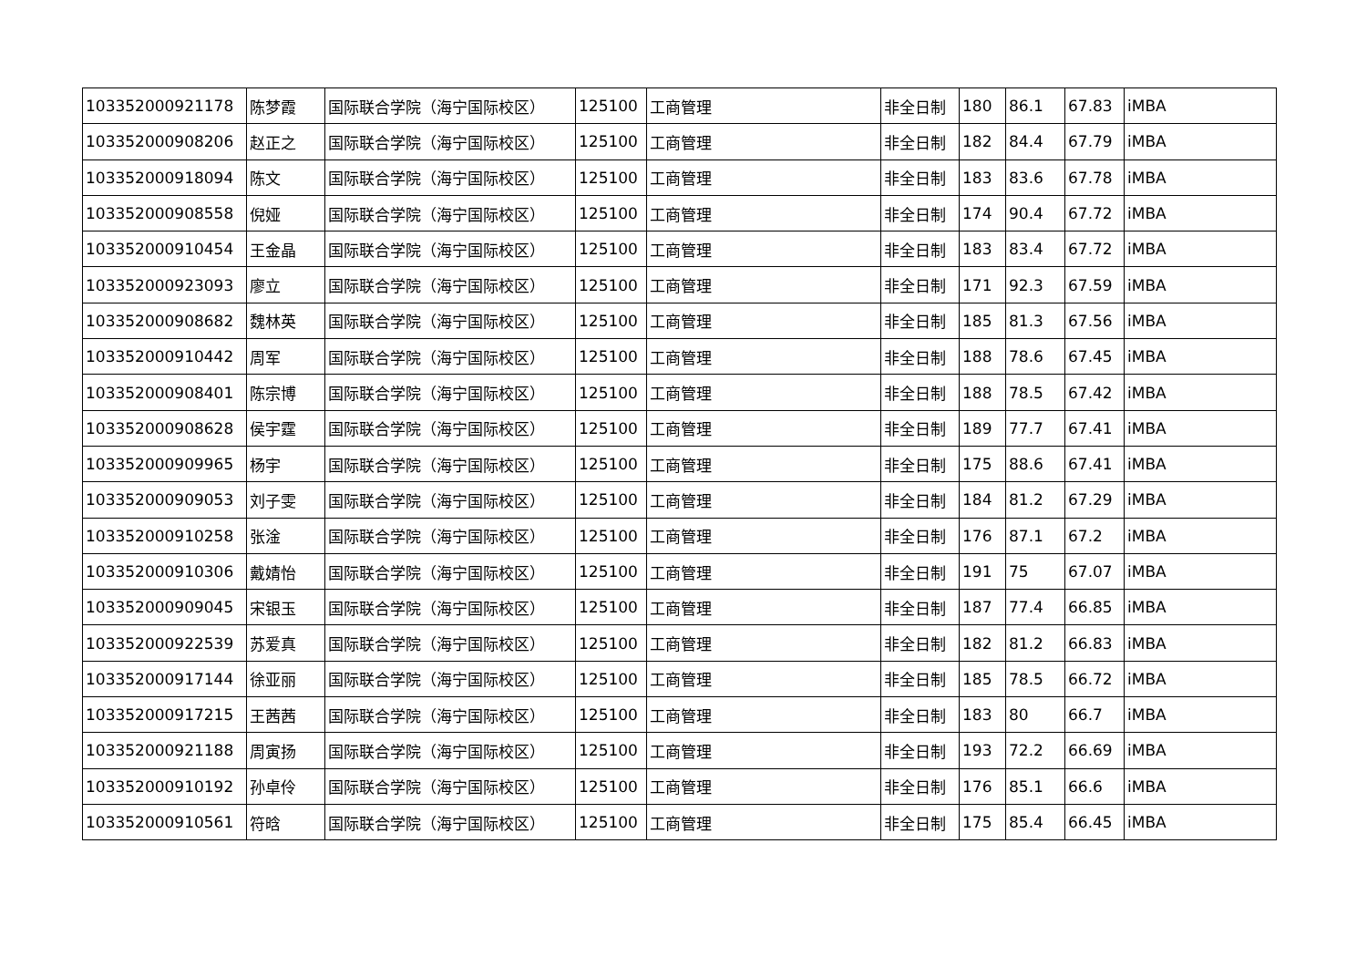| 103352000921178 | 陈梦霞 | 国际联合学院（海宁国际校区） | 125100 | 工商管理 | 非全日制 | 180 | 86.1 | 67.83 | iMBA |
| 103352000908206 | 赵正之 | 国际联合学院（海宁国际校区） | 125100 | 工商管理 | 非全日制 | 182 | 84.4 | 67.79 | iMBA |
| 103352000918094 | 陈文 | 国际联合学院（海宁国际校区） | 125100 | 工商管理 | 非全日制 | 183 | 83.6 | 67.78 | iMBA |
| 103352000908558 | 倪娅 | 国际联合学院（海宁国际校区） | 125100 | 工商管理 | 非全日制 | 174 | 90.4 | 67.72 | iMBA |
| 103352000910454 | 王金晶 | 国际联合学院（海宁国际校区） | 125100 | 工商管理 | 非全日制 | 183 | 83.4 | 67.72 | iMBA |
| 103352000923093 | 廖立 | 国际联合学院（海宁国际校区） | 125100 | 工商管理 | 非全日制 | 171 | 92.3 | 67.59 | iMBA |
| 103352000908682 | 魏林英 | 国际联合学院（海宁国际校区） | 125100 | 工商管理 | 非全日制 | 185 | 81.3 | 67.56 | iMBA |
| 103352000910442 | 周军 | 国际联合学院（海宁国际校区） | 125100 | 工商管理 | 非全日制 | 188 | 78.6 | 67.45 | iMBA |
| 103352000908401 | 陈宗博 | 国际联合学院（海宁国际校区） | 125100 | 工商管理 | 非全日制 | 188 | 78.5 | 67.42 | iMBA |
| 103352000908628 | 侯宇霆 | 国际联合学院（海宁国际校区） | 125100 | 工商管理 | 非全日制 | 189 | 77.7 | 67.41 | iMBA |
| 103352000909965 | 杨宇 | 国际联合学院（海宁国际校区） | 125100 | 工商管理 | 非全日制 | 175 | 88.6 | 67.41 | iMBA |
| 103352000909053 | 刘子雯 | 国际联合学院（海宁国际校区） | 125100 | 工商管理 | 非全日制 | 184 | 81.2 | 67.29 | iMBA |
| 103352000910258 | 张淦 | 国际联合学院（海宁国际校区） | 125100 | 工商管理 | 非全日制 | 176 | 87.1 | 67.2 | iMBA |
| 103352000910306 | 戴婧怡 | 国际联合学院（海宁国际校区） | 125100 | 工商管理 | 非全日制 | 191 | 75 | 67.07 | iMBA |
| 103352000909045 | 宋银玉 | 国际联合学院（海宁国际校区） | 125100 | 工商管理 | 非全日制 | 187 | 77.4 | 66.85 | iMBA |
| 103352000922539 | 苏爱真 | 国际联合学院（海宁国际校区） | 125100 | 工商管理 | 非全日制 | 182 | 81.2 | 66.83 | iMBA |
| 103352000917144 | 徐亚丽 | 国际联合学院（海宁国际校区） | 125100 | 工商管理 | 非全日制 | 185 | 78.5 | 66.72 | iMBA |
| 103352000917215 | 王茜茜 | 国际联合学院（海宁国际校区） | 125100 | 工商管理 | 非全日制 | 183 | 80 | 66.7 | iMBA |
| 103352000921188 | 周寅扬 | 国际联合学院（海宁国际校区） | 125100 | 工商管理 | 非全日制 | 193 | 72.2 | 66.69 | iMBA |
| 103352000910192 | 孙卓伶 | 国际联合学院（海宁国际校区） | 125100 | 工商管理 | 非全日制 | 176 | 85.1 | 66.6 | iMBA |
| 103352000910561 | 符晗 | 国际联合学院（海宁国际校区） | 125100 | 工商管理 | 非全日制 | 175 | 85.4 | 66.45 | iMBA |